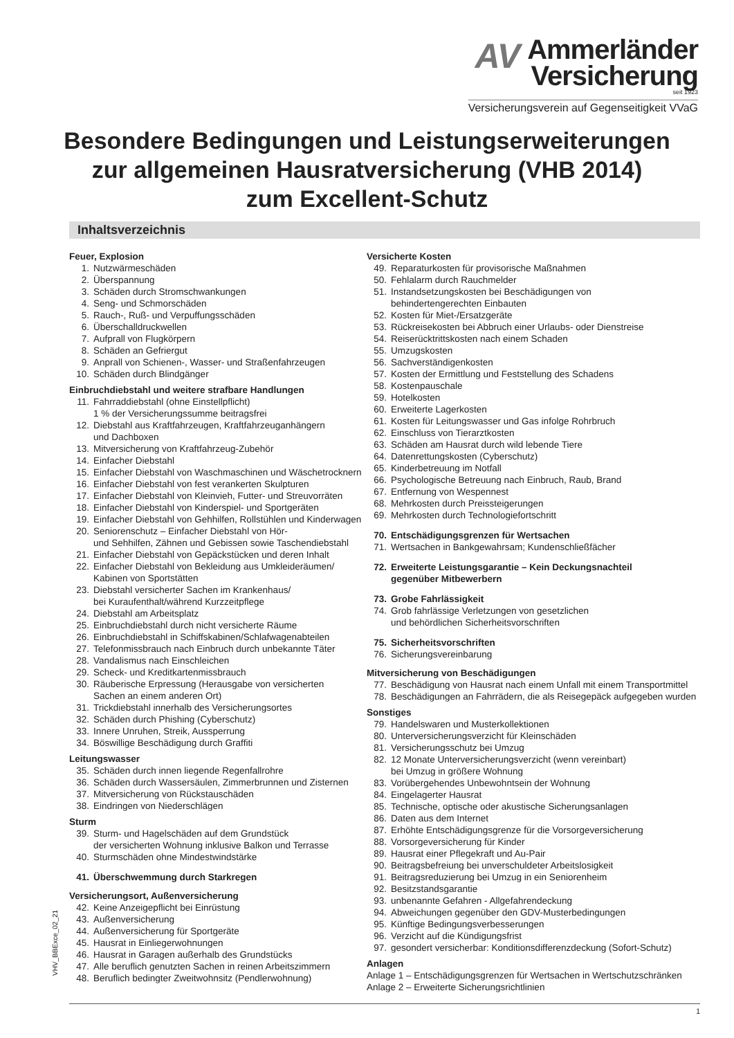AV
Ammerländer
Versicherung
seit 1923
Versicherungsverein auf Gegenseitigkeit VVaG
Besondere Bedingungen und Leistungserweiterungen
zur allgemeinen Hausratversicherung (VHB 2014)
zum Excellent-Schutz
Inhaltsverzeichnis
Feuer, Explosion
1. Nutzwärmeschäden
2. Überspannung
3. Schäden durch Stromschwankungen
4. Seng- und Schmorschäden
5. Rauch-, Ruß- und Verpuffungsschäden
6. Überschalldruckwellen
7. Aufprall von Flugkörpern
8. Schäden an Gefriergut
9. Anprall von Schienen-, Wasser- und Straßenfahrzeugen
10. Schäden durch Blindgänger
Einbruchdiebstahl und weitere strafbare Handlungen
11. Fahrraddiebstahl (ohne Einstellpflicht)
1 % der Versicherungssumme beitragsfrei
12. Diebstahl aus Kraftfahrzeugen, Kraftfahrzeuganhängern
und Dachboxen
13. Mitversicherung von Kraftfahrzeug-Zubehör
14. Einfacher Diebstahl
15. Einfacher Diebstahl von Waschmaschinen und Wäschetrocknern
16. Einfacher Diebstahl von fest verankerten Skulpturen
17. Einfacher Diebstahl von Kleinvieh, Futter- und Streuvorräten
18. Einfacher Diebstahl von Kinderspiel- und Sportgeräten
19. Einfacher Diebstahl von Gehhilfen, Rollstühlen und Kinderwagen
20. Seniorenschutz – Einfacher Diebstahl von Hör-
und Sehhilfen, Zähnen und Gebissen sowie Taschendiebstahl
21. Einfacher Diebstahl von Gepäckstücken und deren Inhalt
22. Einfacher Diebstahl von Bekleidung aus Umkleideräumen/
Kabinen von Sportstätten
23. Diebstahl versicherter Sachen im Krankenhaus/
bei Kuraufenthalt/während Kurzzeitpflege
24. Diebstahl am Arbeitsplatz
25. Einbruchdiebstahl durch nicht versicherte Räume
26. Einbruchdiebstahl in Schiffskabinen/Schlafwagenabteilen
27. Telefonmissbrauch nach Einbruch durch unbekannte Täter
28. Vandalismus nach Einschleichen
29. Scheck- und Kreditkartenmissbrauch
30. Räuberische Erpressung (Herausgabe von versicherten
Sachen an einem anderen Ort)
31. Trickdiebstahl innerhalb des Versicherungsortes
32. Schäden durch Phishing (Cyberschutz)
33. Innere Unruhen, Streik, Aussperrung
34. Böswillige Beschädigung durch Graffiti
Leitungswasser
35. Schäden durch innen liegende Regenfallrohre
36. Schäden durch Wassersäulen, Zimmerbrunnen und Zisternen
37. Mitversicherung von Rückstauschäden
38. Eindringen von Niederschlägen
Sturm
39. Sturm- und Hagelschäden auf dem Grundstück
der versicherten Wohnung inklusive Balkon und Terrasse
40. Sturmschäden ohne Mindestwindstärke
41. Überschwemmung durch Starkregen
Versicherungsort, Außenversicherung
42. Keine Anzeigepflicht bei Einrüstung
43. Außenversicherung
44. Außenversicherung für Sportgeräte
45. Hausrat in Einliegerwohnungen
46. Hausrat in Garagen außerhalb des Grundstücks
47. Alle beruflich genutzten Sachen in reinen Arbeitszimmern
48. Beruflich bedingter Zweitwohnsitz (Pendlerwohnung)
Versicherte Kosten
49. Reparaturkosten für provisorische Maßnahmen
50. Fehlalarm durch Rauchmelder
51. Instandsetzungskosten bei Beschädigungen von
behindertengerechten Einbauten
52. Kosten für Miet-/Ersatzgeräte
53. Rückreisekosten bei Abbruch einer Urlaubs- oder Dienstreise
54. Reiserücktrittskosten nach einem Schaden
55. Umzugskosten
56. Sachverständigenkosten
57. Kosten der Ermittlung und Feststellung des Schadens
58. Kostenpauschale
59. Hotelkosten
60. Erweiterte Lagerkosten
61. Kosten für Leitungswasser und Gas infolge Rohrbruch
62. Einschluss von Tierarztkosten
63. Schäden am Hausrat durch wild lebende Tiere
64. Datenrettungskosten (Cyberschutz)
65. Kinderbetreuung im Notfall
66. Psychologische Betreuung nach Einbruch, Raub, Brand
67. Entfernung von Wespennest
68. Mehrkosten durch Preissteigerungen
69. Mehrkosten durch Technologiefortschritt
70. Entschädigungsgrenzen für Wertsachen
71. Wertsachen in Bankgewahrsam; Kundenschließfächer
72. Erweiterte Leistungsgarantie – Kein Deckungsnachteil
gegenüber Mitbewerbern
73. Grobe Fahrlässigkeit
74. Grob fahrlässige Verletzungen von gesetzlichen
und behördlichen Sicherheitsvorschriften
75. Sicherheitsvorschriften
76. Sicherungsvereinbarung
Mitversicherung von Beschädigungen
77. Beschädigung von Hausrat nach einem Unfall mit einem Transportmittel
78. Beschädigungen an Fahrrädern, die als Reisegepäck aufgegeben wurden
Sonstiges
79. Handelswaren und Musterkollektionen
80. Unterversicherungsverzicht für Kleinschäden
81. Versicherungsschutz bei Umzug
82. 12 Monate Unterversicherungsverzicht (wenn vereinbart)
bei Umzug in größere Wohnung
83. Vorübergehendes Unbewohntsein der Wohnung
84. Eingelagerter Hausrat
85. Technische, optische oder akustische Sicherungsanlagen
86. Daten aus dem Internet
87. Erhöhte Entschädigungsgrenze für die Vorsorgeversicherung
88. Vorsorgeversicherung für Kinder
89. Hausrat einer Pflegekraft und Au-Pair
90. Beitragsbefreiung bei unverschuldeter Arbeitslosigkeit
91. Beitragsreduzierung bei Umzug in ein Seniorenheim
92. Besitzstandsgarantie
93. unbenannte Gefahren - Allgefahrendeckung
94. Abweichungen gegenüber den GDV-Musterbedingungen
95. Künftige Bedingungsverbesserungen
96. Verzicht auf die Kündigungsfrist
97. gesondert versicherbar: Konditionsdifferenzdeckung (Sofort-Schutz)
Anlagen
Anlage 1 – Entschädigungsgrenzen für Wertsachen in Wertschutzschränken
Anlage 2 – Erweiterte Sicherungsrichtlinien
VHV_BBExce_02_21
1